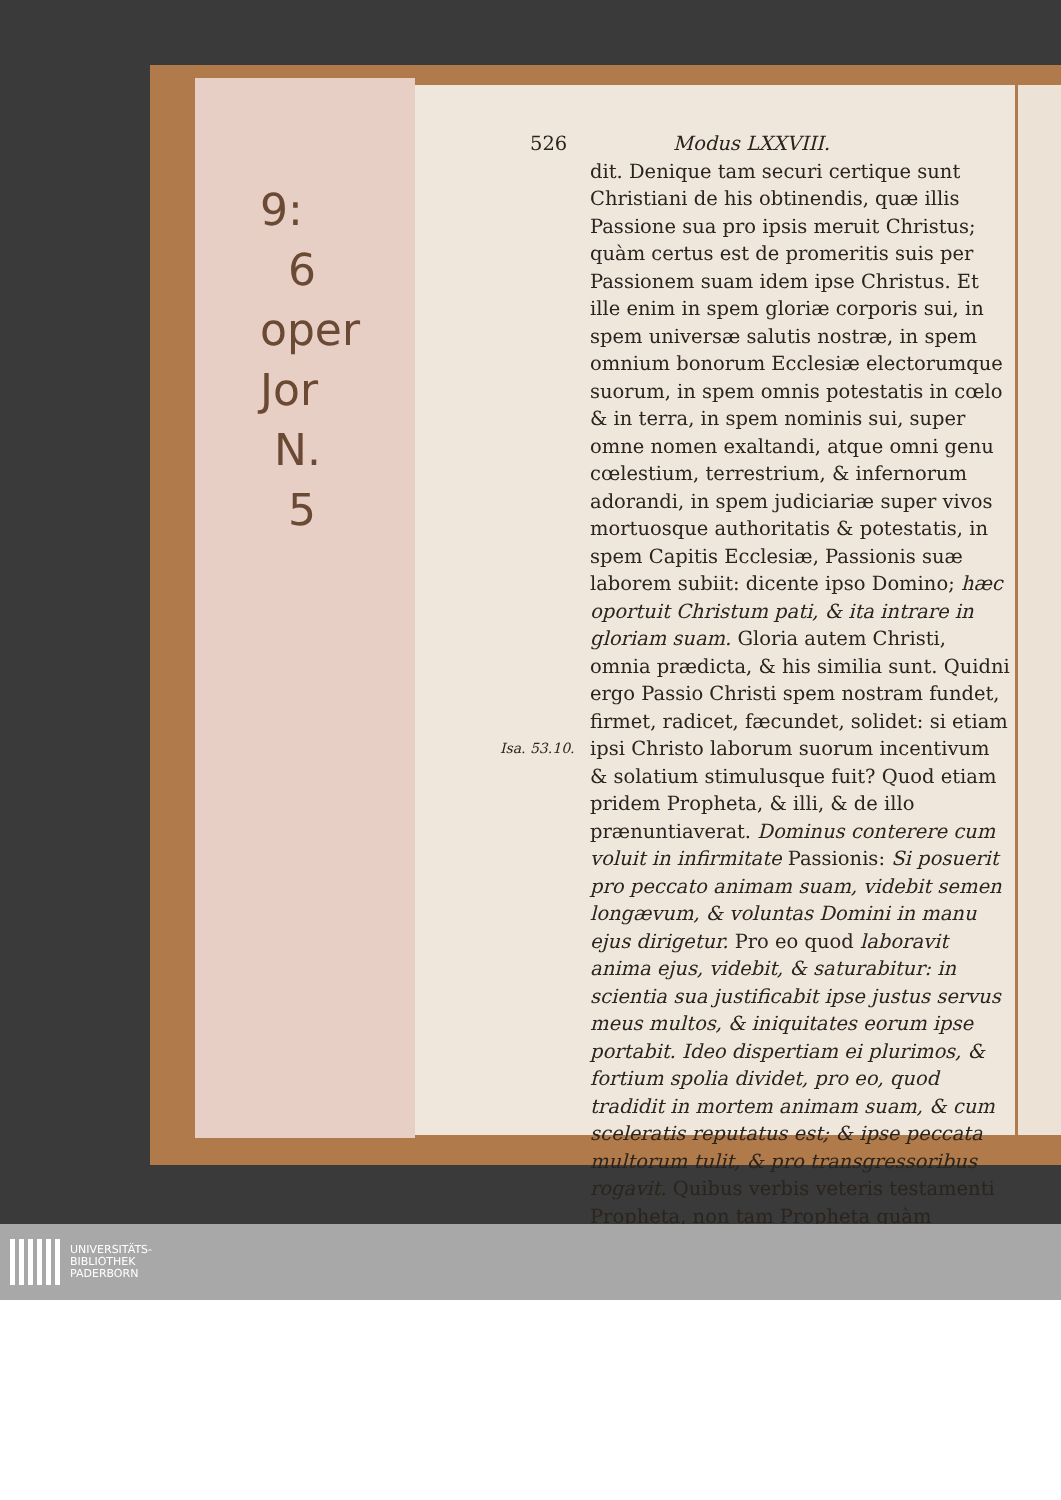9:
6
oper
Jor
N.
5
Isa. 53.10.
526 Modus LXXVIII.
dit. Denique tam securi certique sunt Christiani de his obtinendis, quæ illis Passione sua pro ipsis meruit Christus; quàm certus est de promeritis suis per Passionem suam idem ipse Christus. Et ille enim in spem gloriæ corporis sui, in spem universæ salutis nostræ, in spem omnium bonorum Ecclesiæ electorumque suorum, in spem omnis potestatis in cœlo & in terra, in spem nominis sui, super omne nomen exaltandi, atque omni genu cœlestium, terrestrium, & infernorum adorandi, in spem judiciariæ super vivos mortuosque authoritatis & potestatis, in spem Capitis Ecclesiæ, Passionis suæ laborem subiit: dicente ipso Domino; hæc oportuit Christum pati, & ita intrare in gloriam suam. Gloria autem Christi, omnia prædicta, & his similia sunt. Quidni ergo Passio Christi spem nostram fundet, firmet, radicet, fæcundet, solidet: si etiam ipsi Christo laborum suorum incentivum & solatium stimulusque fuit? Quod etiam pridem Propheta, & illi, & de illo prænuntiaverat. Dominus conterere cum voluit in infirmitate Passionis: Si posuerit pro peccato animam suam, videbit semen longævum, & voluntas Domini in manu ejus dirigetur. Pro eo quod laboravit anima ejus, videbit, & saturabitur: in scientia sua justificabit ipse justus servus meus multos, & iniquitates eorum ipse portabit. Ideo dispertiam ei plurimos, & fortium spolia dividet, pro eo, quod tradidit in mortem animam suam, & cum sceleratis reputatus est; & ipse peccata multorum tulit, & pro transgressoribus rogavit. Quibus verbis veteris testamenti Propheta, non tam Propheta quàm
UNIVERSITÄTS-
BIBLIOTHEK
PADERBORN